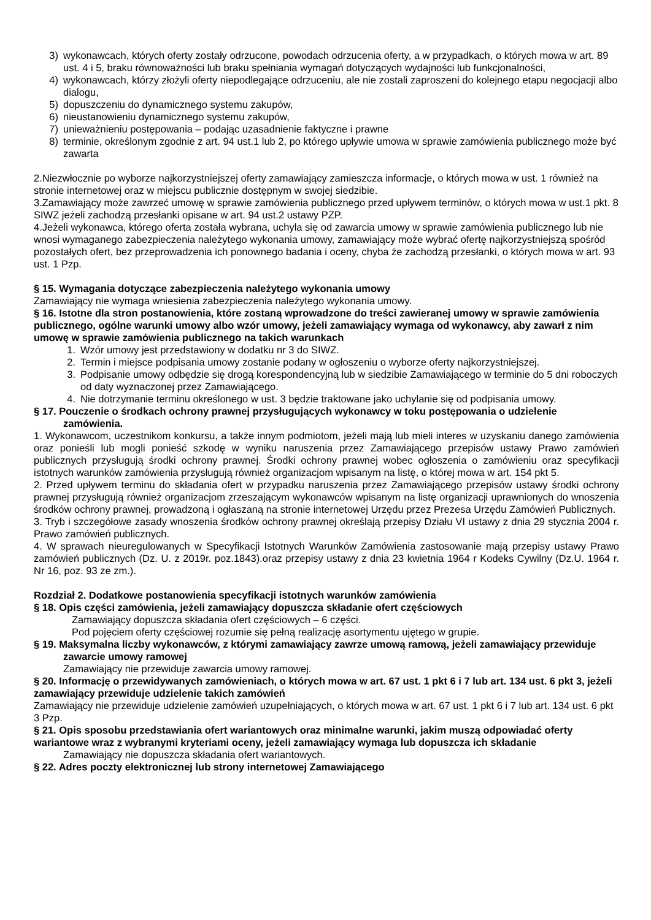3) wykonawcach, których oferty zostały odrzucone, powodach odrzucenia oferty, a w przypadkach, o których mowa w art. 89 ust. 4 i 5, braku równoważności lub braku spełniania wymagań dotyczących wydajności lub funkcjonalności,
4) wykonawcach, którzy złożyli oferty niepodlegające odrzuceniu, ale nie zostali zaproszeni do kolejnego etapu negocjacji albo dialogu,
5) dopuszczeniu do dynamicznego systemu zakupów,
6) nieustanowieniu dynamicznego systemu zakupów,
7) unieważnieniu postępowania – podając uzasadnienie faktyczne i prawne
8) terminie, określonym zgodnie z art. 94 ust.1 lub 2, po którego upływie umowa w sprawie zamówienia publicznego może być zawarta
2.Niezwłocznie po wyborze najkorzystniejszej oferty zamawiający zamieszcza informacje, o których mowa w ust. 1 również na stronie internetowej oraz w miejscu publicznie dostępnym w swojej siedzibie.
3.Zamawiający może zawrzeć umowę w sprawie zamówienia publicznego przed upływem terminów, o których mowa w ust.1 pkt. 8 SIWZ jeżeli zachodzą przesłanki opisane w art. 94 ust.2 ustawy PZP.
4.Jeżeli wykonawca, którego oferta została wybrana, uchyla się od zawarcia umowy w sprawie zamówienia publicznego lub nie wnosi wymaganego zabezpieczenia należytego wykonania umowy, zamawiający może wybrać ofertę najkorzystniejszą spośród pozostałych ofert, bez przeprowadzenia ich ponownego badania i oceny, chyba że zachodzą przesłanki, o których mowa w art. 93 ust. 1 Pzp.
§ 15. Wymagania dotyczące zabezpieczenia należytego wykonania umowy
Zamawiający nie wymaga wniesienia zabezpieczenia należytego wykonania umowy.
§ 16. Istotne dla stron postanowienia, które zostaną wprowadzone do treści zawieranej umowy w sprawie zamówienia publicznego, ogólne warunki umowy albo wzór umowy, jeżeli zamawiający wymaga od wykonawcy, aby zawarł z nim umowę w sprawie zamówienia publicznego na takich warunkach
1. Wzór umowy jest przedstawiony w dodatku nr 3 do SIWZ.
2. Termin i miejsce podpisania umowy zostanie podany w ogłoszeniu o wyborze oferty najkorzystniejszej.
3. Podpisanie umowy odbędzie się drogą korespondencyjną lub w siedzibie Zamawiającego w terminie do 5 dni roboczych od daty wyznaczonej przez Zamawiającego.
4. Nie dotrzymanie terminu określonego w ust. 3 będzie traktowane jako uchylanie się od podpisania umowy.
§ 17. Pouczenie o środkach ochrony prawnej przysługujących wykonawcy w toku postępowania o udzielenie zamówienia.
1. Wykonawcom, uczestnikom konkursu, a także innym podmiotom, jeżeli mają lub mieli interes w uzyskaniu danego zamówienia oraz ponieśli lub mogli ponieść szkodę w wyniku naruszenia przez Zamawiającego przepisów ustawy Prawo zamówień publicznych przysługują środki ochrony prawnej. Środki ochrony prawnej wobec ogłoszenia o zamówieniu oraz specyfikacji istotnych warunków zamówienia przysługują również organizacjom wpisanym na listę, o której mowa w art. 154 pkt 5.
2. Przed upływem terminu do składania ofert w przypadku naruszenia przez Zamawiającego przepisów ustawy środki ochrony prawnej przysługują również organizacjom zrzeszającym wykonawców wpisanym na listę organizacji uprawnionych do wnoszenia środków ochrony prawnej, prowadzoną i ogłaszaną na stronie internetowej Urzędu przez Prezesa Urzędu Zamówień Publicznych.
3. Tryb i szczegółowe zasady wnoszenia środków ochrony prawnej określają przepisy Działu VI ustawy z dnia 29 stycznia 2004 r. Prawo zamówień publicznych.
4. W sprawach nieuregulowanych w Specyfikacji Istotnych Warunków Zamówienia zastosowanie mają przepisy ustawy Prawo zamówień publicznych (Dz. U. z 2019r. poz.1843).oraz przepisy ustawy z dnia 23 kwietnia 1964 r Kodeks Cywilny (Dz.U. 1964 r. Nr 16, poz. 93 ze zm.).
Rozdział 2. Dodatkowe postanowienia specyfikacji istotnych warunków zamówienia
§ 18. Opis części zamówienia, jeżeli zamawiający dopuszcza składanie ofert częściowych
Zamawiający dopuszcza składania ofert częściowych – 6 części.
Pod pojęciem oferty częściowej rozumie się pełną realizację asortymentu ujętego w grupie.
§ 19. Maksymalna liczby wykonawców, z którymi zamawiający zawrze umową ramową, jeżeli zamawiający przewiduje zawarcie umowy ramowej
Zamawiający nie przewiduje zawarcia umowy ramowej.
§ 20. Informację o przewidywanych zamówieniach, o których mowa w art. 67 ust. 1 pkt 6 i 7 lub art. 134 ust. 6 pkt 3, jeżeli zamawiający przewiduje udzielenie takich zamówień
Zamawiający nie przewiduje udzielenie zamówień uzupełniających, o których mowa w art. 67 ust. 1 pkt 6 i 7 lub art. 134 ust. 6 pkt 3 Pzp.
§ 21. Opis sposobu przedstawiania ofert wariantowych oraz minimalne warunki, jakim muszą odpowiadać oferty wariantowe wraz z wybranymi kryteriami oceny, jeżeli zamawiający wymaga lub dopuszcza ich składanie
Zamawiający nie dopuszcza składania ofert wariantowych.
§ 22. Adres poczty elektronicznej lub strony internetowej Zamawiającego